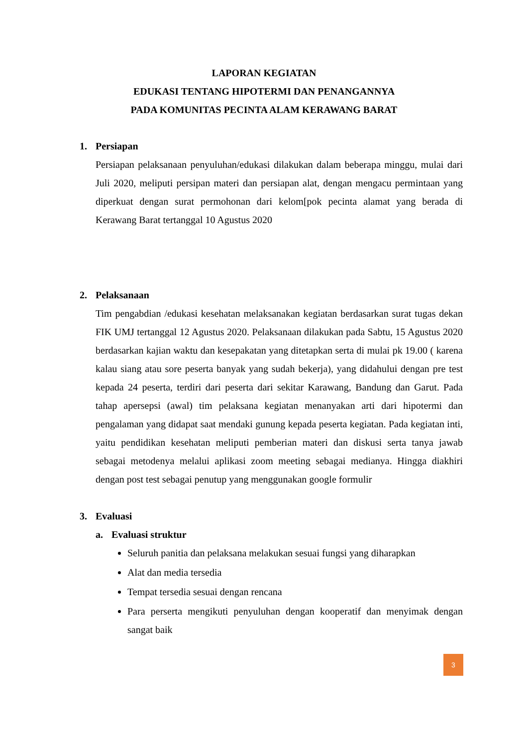LAPORAN KEGIATAN
EDUKASI TENTANG HIPOTERMI DAN PENANGANNYA
PADA KOMUNITAS PECINTA ALAM KERAWANG BARAT
1. Persiapan
Persiapan pelaksanaan penyuluhan/edukasi dilakukan dalam beberapa minggu, mulai dari Juli 2020, meliputi persipan materi dan persiapan alat, dengan mengacu permintaan yang diperkuat dengan surat permohonan dari kelom[pok pecinta alamat yang berada di Kerawang Barat tertanggal 10 Agustus 2020
2. Pelaksanaan
Tim pengabdian /edukasi kesehatan melaksanakan kegiatan berdasarkan surat tugas dekan FIK UMJ tertanggal 12 Agustus 2020. Pelaksanaan dilakukan pada Sabtu, 15 Agustus 2020 berdasarkan kajian waktu dan kesepakatan yang ditetapkan serta di mulai pk 19.00 ( karena kalau siang atau sore peserta banyak yang sudah bekerja), yang didahului dengan pre test kepada 24 peserta, terdiri dari peserta dari sekitar Karawang, Bandung dan Garut. Pada tahap apersepsi (awal) tim pelaksana kegiatan menanyakan arti dari hipotermi dan pengalaman yang didapat saat mendaki gunung kepada peserta kegiatan. Pada kegiatan inti, yaitu pendidikan kesehatan meliputi pemberian materi dan diskusi serta tanya jawab sebagai metodenya melalui aplikasi zoom meeting sebagai medianya. Hingga diakhiri dengan post test sebagai penutup yang menggunakan google formulir
3. Evaluasi
a. Evaluasi struktur
Seluruh panitia dan pelaksana melakukan sesuai fungsi yang diharapkan
Alat dan media tersedia
Tempat tersedia sesuai dengan rencana
Para perserta mengikuti penyuluhan dengan kooperatif dan menyimak dengan sangat baik
3